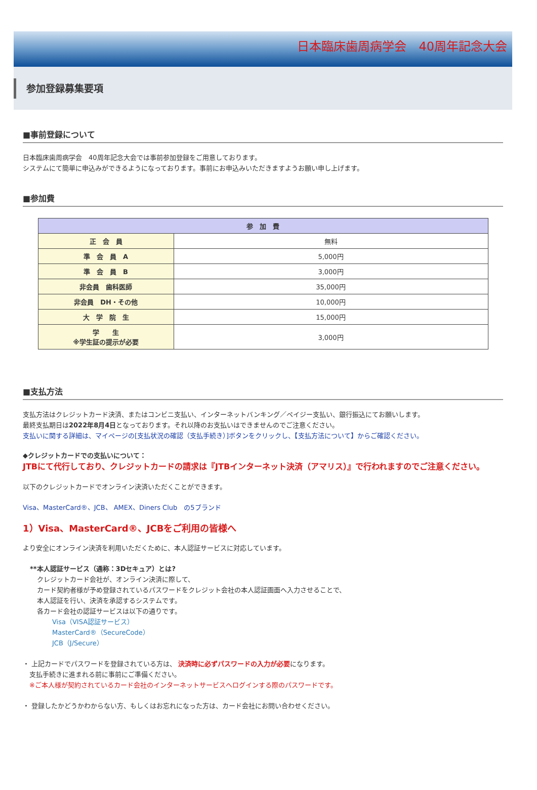日本臨床歯周病学会　40周年記念大会
参加登録募集要項
■事前登録について
日本臨床歯周病学会　40周年記念大会では事前参加登録をご用意しております。
システムにて簡単に申込みができるようになっております。事前にお申込みいただきますようお願い申し上げます。
■参加費
| 参 加 費 | |
| --- | --- |
| 正 会 員 | 無料 |
| 準 会 員 A | 5,000円 |
| 準 会 員 B | 3,000円 |
| 非会員 歯科医師 | 35,000円 |
| 非会員 DH・その他 | 10,000円 |
| 大 学 院 生 | 15,000円 |
| 学 生 ※学生証の提示が必要 | 3,000円 |
■支払方法
支払方法はクレジットカード決済、またはコンビニ支払い、インターネットバンキング／ペイジー支払い、銀行振込にてお願いします。
最終支払期日は2022年8月4日となっております。それ以降のお支払いはできませんのでご注意ください。
支払いに関する詳細は、マイページの[支払状況の確認（支払手続き）]ボタンをクリックし、【支払方法について】からご確認ください。
◆クレジットカードでの支払いについて：
JTBにて代行しており、クレジットカードの請求は『JTBインターネット決済（アマリス）』で行われますのでご注意ください。
以下のクレジットカードでオンライン決済いただくことができます。
Visa、MasterCard®、JCB、 AMEX、Diners Club　の5ブランド
1）Visa、MasterCard®、JCBをご利用の皆様へ
より安全にオンライン決済を利用いただくために、本人認証サービスに対応しています。
**本人認証サービス（通称：3Dセキュア）とは?
クレジットカード会社が、オンライン決済に際して、
カード契約者様が予め登録されているパスワードをクレジット会社の本人認証画面へ入力させることで、
本人認証を行い、決済を承認するシステムです。
各カード会社の認証サービスは以下の通りです。
Visa（VISA認証サービス）
MasterCard®（SecureCode）
JCB（J/Secure）
・ 上記カードでパスワードを登録されている方は、 決済時に必ずパスワードの入力が必要になります。
　支払手続きに進まれる前に事前にご準備ください。
　※ご本人様が契約されているカード会社のインターネットサービスへログインする際のパスワードです。
・ 登録したかどうかわからない方、もしくはお忘れになった方は、カード会社にお問い合わせください。